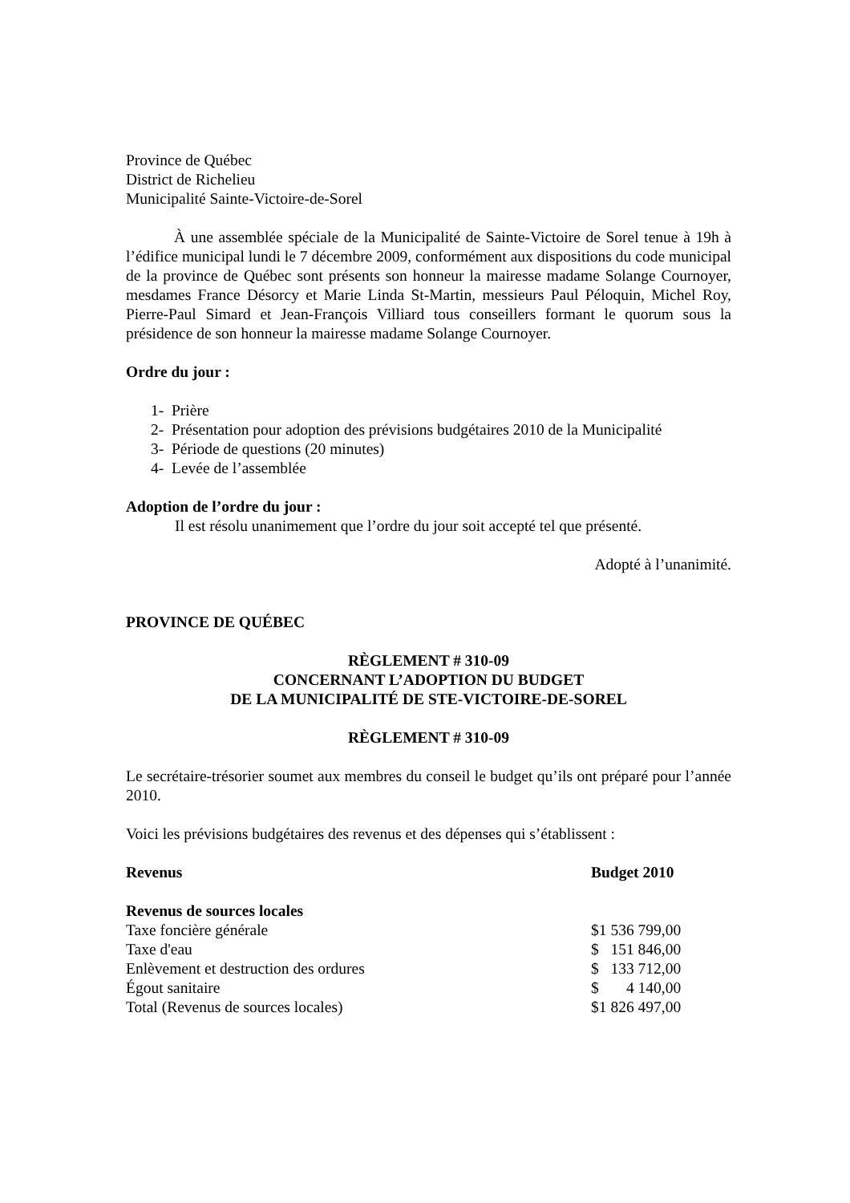Province de Québec
District de Richelieu
Municipalité Sainte-Victoire-de-Sorel
À une assemblée spéciale de la Municipalité de Sainte-Victoire de Sorel tenue à 19h à l’édifice municipal lundi le 7 décembre 2009, conformément aux dispositions du code municipal de la province de Québec sont présents son honneur la mairesse madame Solange Cournoyer, mesdames France Désorcy et Marie Linda St-Martin, messieurs Paul Péloquin, Michel Roy, Pierre-Paul Simard et Jean-François Villiard tous conseillers formant le quorum sous la présidence de son honneur la mairesse madame Solange Cournoyer.
Ordre du jour :
1- Prière
2- Présentation pour adoption des prévisions budgétaires 2010 de la Municipalité
3- Période de questions (20 minutes)
4- Levée de l’assemblée
Adoption de l’ordre du jour :
Il est résolu unanimement que l’ordre du jour soit accepté tel que présenté.
Adopté à l’unanimité.
PROVINCE DE QUÉBEC
RÈGLEMENT # 310-09
CONCERNANT L’ADOPTION DU BUDGET
DE LA MUNICIPALITÉ DE STE-VICTOIRE-DE-SOREL
RÈGLEMENT # 310-09
Le secrétaire-trésorier soumet aux membres du conseil le budget qu’ils ont préparé pour l’année 2010.
Voici les prévisions budgétaires des revenus et des dépenses qui s’établissent :
| Revenus | Budget 2010 |
| Revenus de sources locales | |
| Taxe foncière générale | $1 536 799,00 |
| Taxe d'eau | $ 151 846,00 |
| Enlèvement et destruction des ordures | $ 133 712,00 |
| Égout sanitaire | $ 4 140,00 |
| Total (Revenus de sources locales) | $1 826 497,00 |